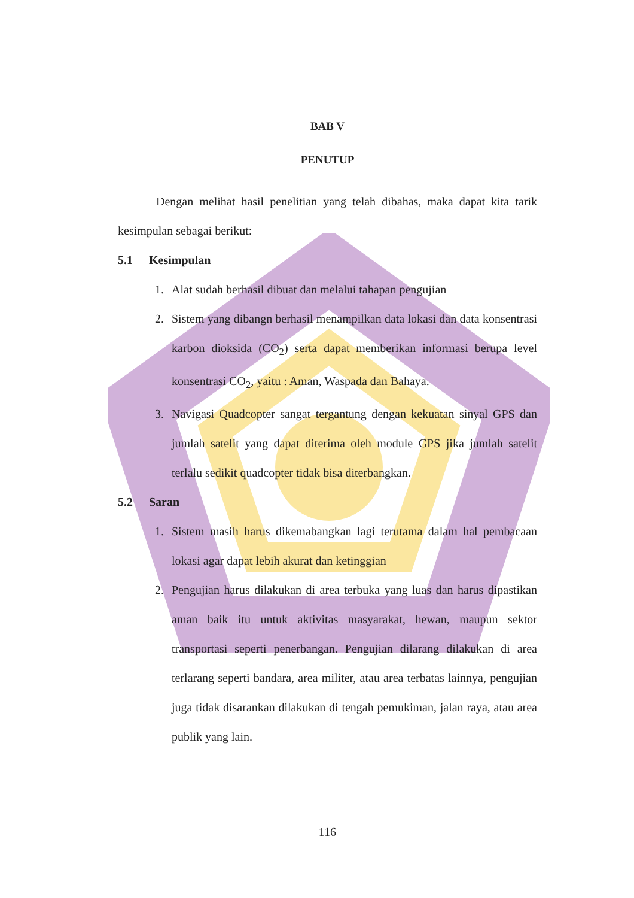BAB V
PENUTUP
Dengan melihat hasil penelitian yang telah dibahas, maka dapat kita tarik kesimpulan sebagai berikut:
5.1 Kesimpulan
1. Alat sudah berhasil dibuat dan melalui tahapan pengujian
2. Sistem yang dibangn berhasil menampilkan data lokasi dan data konsentrasi karbon dioksida (CO<sub>2</sub>) serta dapat memberikan informasi berupa level konsentrasi CO<sub>2</sub>, yaitu : Aman, Waspada dan Bahaya.
3. Navigasi Quadcopter sangat tergantung dengan kekuatan sinyal GPS dan jumlah satelit yang dapat diterima oleh module GPS jika jumlah satelit terlalu sedikit quadcopter tidak bisa diterbangkan.
5.2 Saran
1. Sistem masih harus dikemabangkan lagi terutama dalam hal pembacaan lokasi agar dapat lebih akurat dan ketinggian
2. Pengujian harus dilakukan di area terbuka yang luas dan harus dipastikan aman baik itu untuk aktivitas masyarakat, hewan, maupun sektor transportasi seperti penerbangan. Pengujian dilarang dilakukan di area terlarang seperti bandara, area militer, atau area terbatas lainnya, pengujian juga tidak disarankan dilakukan di tengah pemukiman, jalan raya, atau area publik yang lain.
116